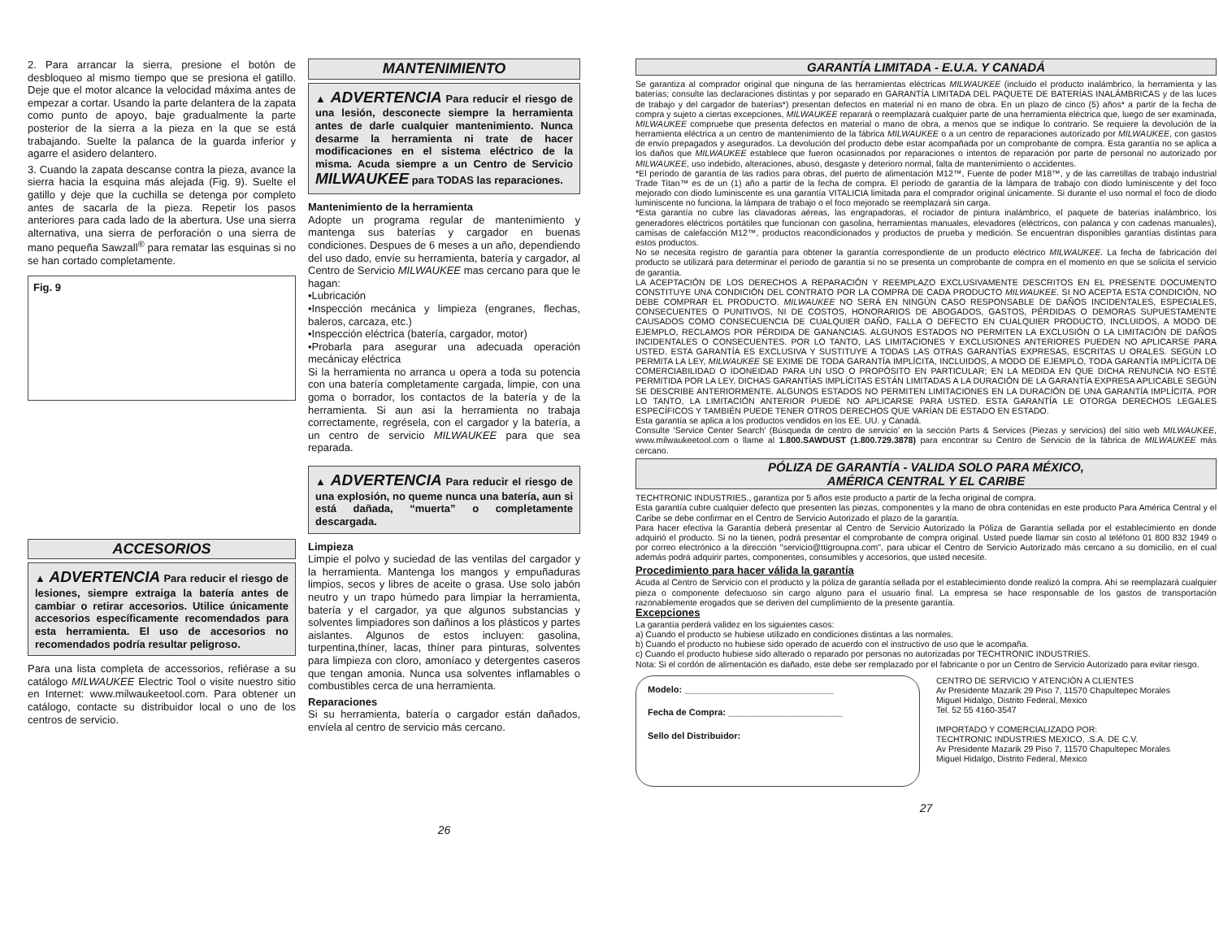2. Para arrancar la sierra, presione el botón de desbloqueo al mismo tiempo que se presiona el gatillo. Deje que el motor alcance la velocidad máxima antes de empezar a cortar. Usando la parte delantera de la zapata como punto de apoyo, baje gradualmente la parte posterior de la sierra a la pieza en la que se está trabajando. Suelte la palanca de la guarda inferior y agarre el asidero delantero.
3. Cuando la zapata descanse contra la pieza, avance la sierra hacia la esquina más alejada (Fig. 9). Suelte el gatillo y deje que la cuchilla se detenga por completo antes de sacarla de la pieza. Repetir los pasos anteriores para cada lado de la abertura. Use una sierra alternativa, una sierra de perforación o una sierra de mano pequeña Sawzall<sup>®</sup> para rematar las esquinas si no se han cortado completamente.
Fig. 9
ACCESORIOS
▲ ADVERTENCIA Para reducir el riesgo de lesiones, siempre extraiga la batería antes de cambiar o retirar accesorios. Utilice únicamente accesorios específicamente recomendados para esta herramienta. El uso de accesorios no recomendados podría resultar peligroso.
Para una lista completa de accessorios, refiérase a su catálogo MILWAUKEE Electric Tool o visite nuestro sitio en Internet: www.milwaukeetool.com. Para obtener un catálogo, contacte su distribuidor local o uno de los centros de servicio.
MANTENIMIENTO
▲ ADVERTENCIA Para reducir el riesgo de una lesión, desconecte siempre la herramienta antes de darle cualquier mantenimiento. Nunca desarme la herramienta ni trate de hacer modificaciones en el sistema eléctrico de la misma. Acuda siempre a un Centro de Servicio MILWAUKEE para TODAS las reparaciones.
Mantenimiento de la herramienta
Adopte un programa regular de mantenimiento y mantenga sus baterías y cargador en buenas condiciones. Despues de 6 meses a un año, dependiendo del uso dado, envíe su herramienta, batería y cargador, al Centro de Servicio MILWAUKEE mas cercano para que le hagan:
•Lubricación
•Inspección mecánica y limpieza (engranes, flechas, baleros, carcaza, etc.)
•Inspección eléctrica (batería, cargador, motor)
•Probarla para asegurar una adecuada operación mecánicay eléctrica
Si la herramienta no arranca u opera a toda su potencia con una batería completamente cargada, limpie, con una goma o borrador, los contactos de la batería y de la herramienta. Si aun asi la herramienta no trabaja correctamente, regrésela, con el cargador y la batería, a un centro de servicio MILWAUKEE para que sea reparada.
▲ ADVERTENCIA Para reducir el riesgo de una explosión, no queme nunca una batería, aun si está dañada, “muerta” o completamente descargada.
Limpieza
Limpie el polvo y suciedad de las ventilas del cargador y la herramienta. Mantenga los mangos y empuñaduras limpios, secos y libres de aceite o grasa. Use solo jabón neutro y un trapo húmedo para limpiar la herramienta, batería y el cargador, ya que algunos substancias y solventes limpiadores son dañinos a los plásticos y partes aislantes. Algunos de estos incluyen: gasolina, turpentina,thíner, lacas, thíner para pinturas, solventes para limpieza con cloro, amoníaco y detergentes caseros que tengan amonia. Nunca usa solventes inflamables o combustibles cerca de una herramienta.
Reparaciones
Si su herramienta, batería o cargador están dañados, envíela al centro de servicio más cercano.
26
GARANTÍA LIMITADA - E.U.A. Y CANADÁ
Se garantiza al comprador original que ninguna de las herramientas eléctricas MILWAUKEE (incluido el producto inalámbrico, la herramienta y las baterías; consulte las declaraciones distintas y por separado en GARANTÍA LIMITADA DEL PAQUETE DE BATERÍAS INALÁMBRICAS y de las luces de trabajo y del cargador de baterías*) presentan defectos en material ni en mano de obra. En un plazo de cinco (5) años* a partir de la fecha de compra y sujeto a ciertas excepciones, MILWAUKEE reparará o reemplazará cualquier parte de una herramienta eléctrica que, luego de ser examinada, MILWAUKEE compruebe que presenta defectos en material o mano de obra, a menos que se indique lo contrario. Se requiere la devolución de la herramienta eléctrica a un centro de mantenimiento de la fábrica MILWAUKEE o a un centro de reparaciones autorizado por MILWAUKEE, con gastos de envío prepagados y asegurados. La devolución del producto debe estar acompañada por un comprobante de compra. Esta garantía no se aplica a los daños que MILWAUKEE establece que fueron ocasionados por reparaciones o intentos de reparación por parte de personal no autorizado por MILWAUKEE, uso indebido, alteraciones, abuso, desgaste y deterioro normal, falta de mantenimiento o accidentes.
*El período de garantía de las radios para obras, del puerto de alimentación M12™, Fuente de poder M18™, y de las carretillas de trabajo industrial Trade Titan™ es de un (1) año a partir de la fecha de compra. El período de garantía de la lámpara de trabajo con diodo luminiscente y del foco mejorado con diodo luminiscente es una garantía VITALICIA limitada para el comprador original únicamente. Si durante el uso normal el foco de diodo luminiscente no funciona, la lámpara de trabajo o el foco mejorado se reemplazará sin carga.
*Esta garantía no cubre las clavadoras aéreas, las engrapadoras, el rociador de pintura inalámbrico, el paquete de baterías inalámbrico, los generadores eléctricos portátiles que funcionan con gasolina, herramientas manuales, elevadores (eléctricos, con palanca y con cadenas manuales), camisas de calefacción M12™, productos reacondicionados y productos de prueba y medición. Se encuentran disponibles garantías distintas para estos productos.
No se necesita registro de garantía para obtener la garantía correspondiente de un producto eléctrico MILWAUKEE. La fecha de fabricación del producto se utilizará para determinar el período de garantía si no se presenta un comprobante de compra en el momento en que se solicita el servicio de garantía.
LA ACEPTACIÓN DE LOS DERECHOS A REPARACIÓN Y REEMPLAZO EXCLUSIVAMENTE DESCRITOS EN EL PRESENTE DOCUMENTO CONSTITUYE UNA CONDICIÓN DEL CONTRATO POR LA COMPRA DE CADA PRODUCTO MILWAUKEE. SI NO ACEPTA ESTA CONDICIÓN, NO DEBE COMPRAR EL PRODUCTO. MILWAUKEE NO SERÁ EN NINGÚN CASO RESPONSABLE DE DAÑOS INCIDENTALES, ESPECIALES, CONSECUENTES O PUNITIVOS, NI DE COSTOS, HONORARIOS DE ABOGADOS, GASTOS, PÉRDIDAS O DEMORAS SUPUESTAMENTE CAUSADOS COMO CONSECUENCIA DE CUALQUIER DAÑO, FALLA O DEFECTO EN CUALQUIER PRODUCTO, INCLUIDOS, A MODO DE EJEMPLO, RECLAMOS POR PÉRDIDA DE GANANCIAS. ALGUNOS ESTADOS NO PERMITEN LA EXCLUSIÓN O LA LIMITACIÓN DE DAÑOS INCIDENTALES O CONSECUENTES. POR LO TANTO, LAS LIMITACIONES Y EXCLUSIONES ANTERIORES PUEDEN NO APLICARSE PARA USTED. ESTA GARANTÍA ES EXCLUSIVA Y SUSTITUYE A TODAS LAS OTRAS GARANTÍAS EXPRESAS, ESCRITAS U ORALES. SEGÚN LO PERMITA LA LEY, MILWAUKEE SE EXIME DE TODA GARANTÍA IMPLÍCITA, INCLUIDOS, A MODO DE EJEMPLO, TODA GARANTÍA IMPLÍCITA DE COMERCIABILIDAD O IDONEIDAD PARA UN USO O PROPÓSITO EN PARTICULAR; EN LA MEDIDA EN QUE DICHA RENUNCIA NO ESTÉ PERMITIDA POR LA LEY, DICHAS GARANTÍAS IMPLÍCITAS ESTÁN LIMITADAS A LA DURACIÓN DE LA GARANTÍA EXPRESA APLICABLE SEGÚN SE DESCRIBE ANTERIORMENTE. ALGUNOS ESTADOS NO PERMITEN LIMITACIONES EN LA DURACIÓN DE UNA GARANTÍA IMPLÍCITA. POR LO TANTO, LA LIMITACIÓN ANTERIOR PUEDE NO APLICARSE PARA USTED. ESTA GARANTÍA LE OTORGA DERECHOS LEGALES ESPECÍFICOS Y TAMBIÉN PUEDE TENER OTROS DERECHOS QUE VARÍAN DE ESTADO EN ESTADO.
Esta garantía se aplica a los productos vendidos en los EE. UU. y Canadá.
Consulte ‘Service Center Search’ (Búsqueda de centro de servicio’ en la sección Parts & Services (Piezas y servicios) del sitio web MILWAUKEE, www.milwaukeetool.com o llame al 1.800.SAWDUST (1.800.729.3878) para encontrar su Centro de Servicio de la fábrica de MILWAUKEE más cercano.
PÓLIZA DE GARANTÍA - VALIDA SOLO PARA MÉXICO,
AMÉRICA CENTRAL Y EL CARIBE
TECHTRONIC INDUSTRIES., garantiza por 5 años este producto a partir de la fecha original de compra.
Esta garantía cubre cualquier defecto que presenten las piezas, componentes y la mano de obra contenidas en este producto Para América Central y el Caribe se debe confirmar en el Centro de Servicio Autorizado el plazo de la garantía.
Para hacer efectiva la Garantía deberá presentar al Centro de Servicio Autorizado la Póliza de Garantía sellada por el establecimiento en donde adquirió el producto. Si no la tienen, podrá presentar el comprobante de compra original. Usted puede llamar sin costo al teléfono 01 800 832 1949 o por correo electrónico a la dirección "servicio@ttigroupna.com", para ubicar el Centro de Servicio Autorizado más cercano a su domicilio, en el cual además podrá adquirir partes, componentes, consumibles y accesorios, que usted necesite.
Procedimiento para hacer válida la garantía
Acuda al Centro de Servicio con el producto y la póliza de garantía sellada por el establecimiento donde realizó la compra. Ahí se reemplazará cualquier pieza o componente defectuoso sin cargo alguno para el usuario final. La empresa se hace responsable de los gastos de transportación razonablemente erogados que se deriven del cumplimiento de la presente garantía.
Excepciones
La garantía perderá validez en los siguientes casos:
a) Cuando el producto se hubiese utilizado en condiciones distintas a las normales.
b) Cuando el producto no hubiese sido operado de acuerdo con el instructivo de uso que le acompaña.
c) Cuando el producto hubiese sido alterado o reparado por personas no autorizadas por TECHTRONIC INDUSTRIES.
Nota: Si el cordón de alimentación es dañado, este debe ser remplazado por el fabricante o por un Centro de Servicio Autorizado para evitar riesgo.
Modelo: ______________________________
Fecha de Compra: _______________________
Sello del Distribuidor:
CENTRO DE SERVICIO Y ATENCIÓN A CLIENTES
Av Presidente Mazarik 29 Piso 7, 11570 Chapultepec Morales
Miguel Hidalgo, Distrito Federal, Mexico
Tel. 52 55 4160-3547
IMPORTADO Y COMERCIALIZADO POR:
TECHTRONIC INDUSTRIES MEXICO, .S.A. DE C.V.
Av Presidente Mazarik 29 Piso 7, 11570 Chapultepec Morales
Miguel Hidalgo, Distrito Federal, Mexico
27